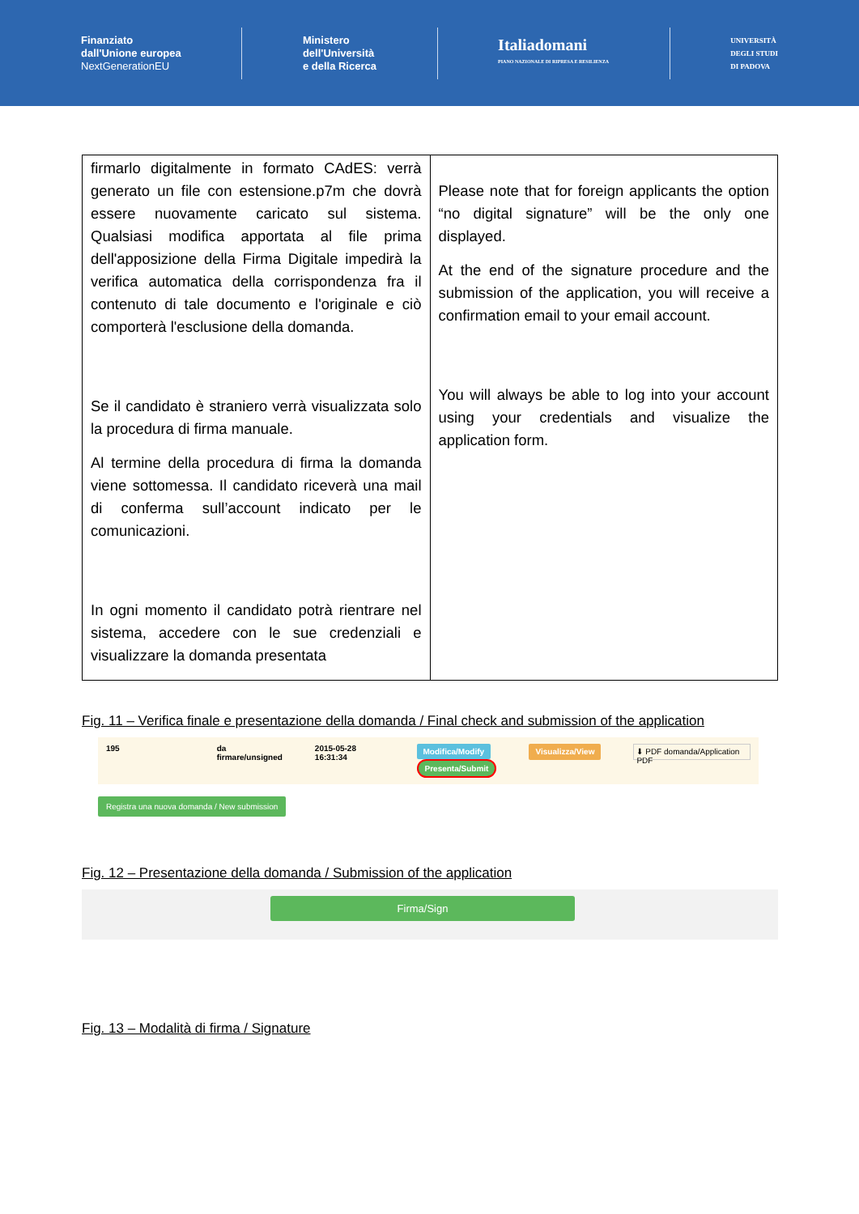Finanziato
dall'Unione europea
NextGenerationEU
Ministero
dell'Università
e della Ricerca
Italiadomani
PIANO NAZIONALE DI RIPRESA E RESILIENZA
UNIVERSITÀ
DEGLI STUDI
DI PADOVA
| firmarlo digitalmente in formato CAdES: verrà generato un file con estensione.p7m che dovrà essere nuovamente caricato sul sistema. Qualsiasi modifica apportata al file prima dell'apposizione della Firma Digitale impedirà la verifica automatica della corrispondenza fra il contenuto di tale documento e l'originale e ciò comporterà l'esclusione della domanda. Se il candidato è straniero verrà visualizzata solo la procedura di firma manuale. Al termine della procedura di firma la domanda viene sottomessa. Il candidato riceverà una mail di conferma sull’account indicato per le comunicazioni. In ogni momento il candidato potrà rientrare nel sistema, accedere con le sue credenziali e visualizzare la domanda presentata | Please note that for foreign applicants the option “no digital signature” will be the only one displayed. At the end of the signature procedure and the submission of the application, you will receive a confirmation email to your email account. You will always be able to log into your account using your credentials and visualize the application form. |
Fig. 11 – Verifica finale e presentazione della domanda / Final check and submission of the application
195 da
firmare/unsigned 2015-05-28 16:31:34 Modifica/Modify
Presenta/Submit Visualizza/View ⬇ PDF domanda/Application PDF
Registra una nuova domanda / New submission
Fig. 12 – Presentazione della domanda / Submission of the application
Firma/Sign
Fig. 13 – Modalità di firma / Signature